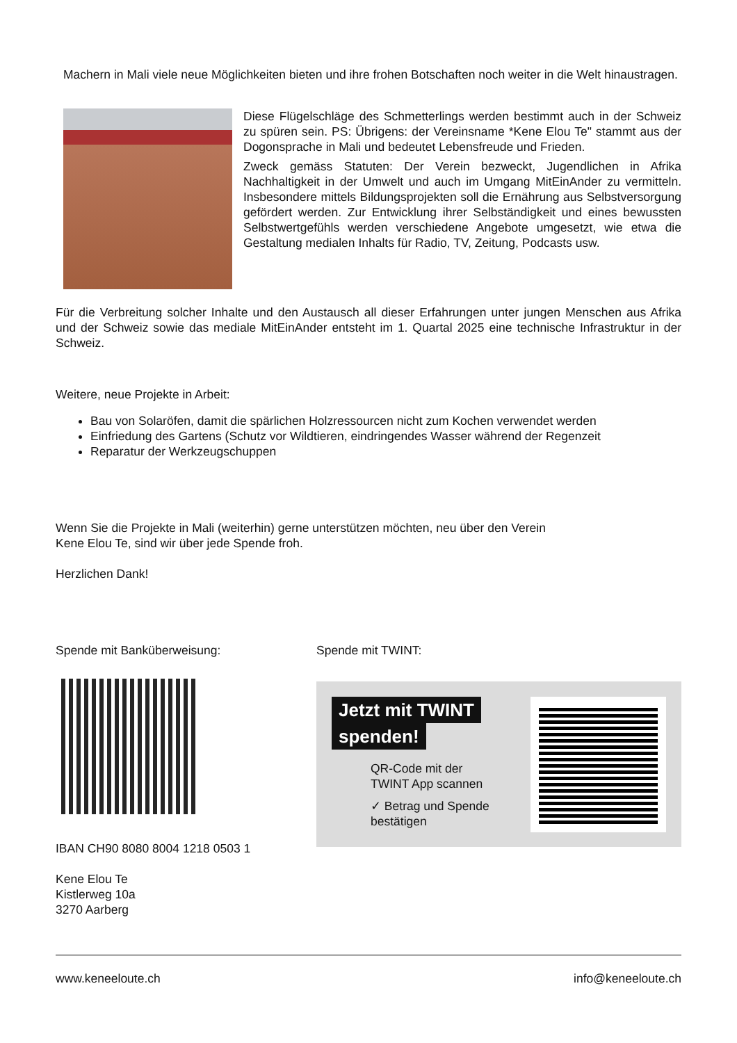Machern in Mali viele neue Möglichkeiten bieten und ihre frohen Botschaften noch weiter in die Welt hinaustragen.
Diese Flügelschläge des Schmetterlings werden bestimmt auch in der Schweiz zu spüren sein. PS: Übrigens: der Vereinsname *Kene Elou Te" stammt aus der Dogonsprache in Mali und bedeutet Lebensfreude und Frieden.
Zweck gemäss Statuten: Der Verein bezweckt, Jugendlichen in Afrika Nachhaltigkeit in der Umwelt und auch im Umgang MitEinAnder zu vermitteln. Insbesondere mittels Bildungsprojekten soll die Ernährung aus Selbstversorgung gefördert werden. Zur Entwicklung ihrer Selbständigkeit und eines bewussten Selbstwertgefühls werden verschiedene Angebote umgesetzt, wie etwa die Gestaltung medialen Inhalts für Radio, TV, Zeitung, Podcasts usw.
Für die Verbreitung solcher Inhalte und den Austausch all dieser Erfahrungen unter jungen Menschen aus Afrika und der Schweiz sowie das mediale MitEinAnder entsteht im 1. Quartal 2025 eine technische Infrastruktur in der Schweiz.
Weitere, neue Projekte in Arbeit:
Bau von Solaröfen, damit die spärlichen Holzressourcen nicht zum Kochen verwendet werden
Einfriedung des Gartens (Schutz vor Wildtieren, eindringendes Wasser während der Regenzeit
Reparatur der Werkzeugschuppen
Wenn Sie die Projekte in Mali (weiterhin) gerne unterstützen möchten, neu über den Verein
Kene Elou Te, sind wir über jede Spende froh.
Herzlichen Dank!
Spende mit Banküberweisung:
IBAN CH90 8080 8004 1218 0503 1
Kene Elou Te
Kistlerweg 10a
3270 Aarberg
Spende mit TWINT:
Jetzt mit TWINT
spenden!
QR-Code mit der
TWINT App scannen
✓ Betrag und Spende
bestätigen
www.keneeloute.ch info@keneeloute.ch